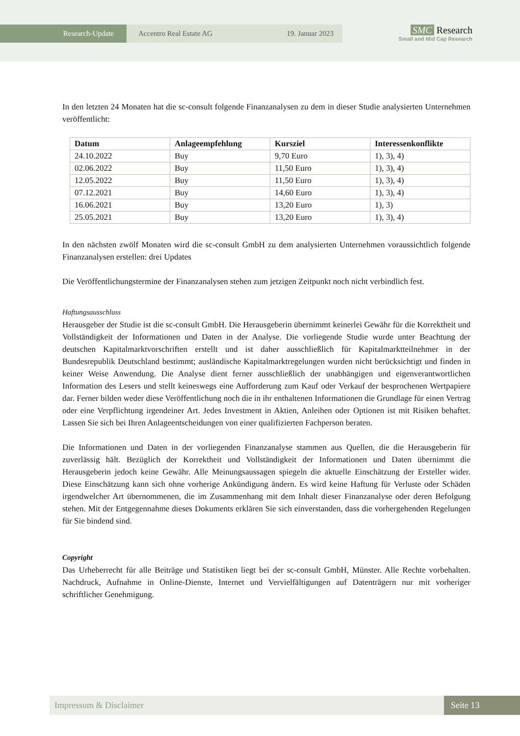Research-Update Accentro Real Estate AG 19. Januar 2023
SMC Research
Small and Mid Cap Research
In den letzten 24 Monaten hat die sc-consult folgende Finanzanalysen zu dem in dieser Studie analysierten Unternehmen veröffentlicht:
| Datum | Anlageempfehlung | Kursziel | Interessenkonflikte |
| --- | --- | --- | --- |
| 24.10.2022 | Buy | 9,70 Euro | 1), 3), 4) |
| 02.06.2022 | Buy | 11,50 Euro | 1), 3), 4) |
| 12.05.2022 | Buy | 11,50 Euro | 1), 3), 4) |
| 07.12.2021 | Buy | 14,60 Euro | 1), 3), 4) |
| 16.06.2021 | Buy | 13,20 Euro | 1), 3) |
| 25.05.2021 | Buy | 13,20 Euro | 1), 3), 4) |
In den nächsten zwölf Monaten wird die sc-consult GmbH zu dem analysierten Unternehmen voraussichtlich folgende Finanzanalysen erstellen: drei Updates
Die Veröffentlichungstermine der Finanzanalysen stehen zum jetzigen Zeitpunkt noch nicht verbindlich fest.
Haftungsausschluss
Herausgeber der Studie ist die sc-consult GmbH. Die Herausgeberin übernimmt keinerlei Gewähr für die Korrektheit und Vollständigkeit der Informationen und Daten in der Analyse. Die vorliegende Studie wurde unter Beachtung der deutschen Kapitalmarktvorschriften erstellt und ist daher ausschließlich für Kapitalmarktteilnehmer in der Bundesrepublik Deutschland bestimmt; ausländische Kapitalmarktregelungen wurden nicht berücksichtigt und finden in keiner Weise Anwendung. Die Analyse dient ferner ausschließlich der unabhängigen und eigenverantwortlichen Information des Lesers und stellt keineswegs eine Aufforderung zum Kauf oder Verkauf der besprochenen Wertpapiere dar. Ferner bilden weder diese Veröffentlichung noch die in ihr enthaltenen Informationen die Grundlage für einen Vertrag oder eine Verpflichtung irgendeiner Art. Jedes Investment in Aktien, Anleihen oder Optionen ist mit Risiken behaftet. Lassen Sie sich bei Ihren Anlageentscheidungen von einer qualifizierten Fachperson beraten.
Die Informationen und Daten in der vorliegenden Finanzanalyse stammen aus Quellen, die die Herausgeberin für zuverlässig hält. Bezüglich der Korrektheit und Vollständigkeit der Informationen und Daten übernimmt die Herausgeberin jedoch keine Gewähr. Alle Meinungsaussagen spiegeln die aktuelle Einschätzung der Ersteller wider. Diese Einschätzung kann sich ohne vorherige Ankündigung ändern. Es wird keine Haftung für Verluste oder Schäden irgendwelcher Art übernommenen, die im Zusammenhang mit dem Inhalt dieser Finanzanalyse oder deren Befolgung stehen. Mit der Entgegennahme dieses Dokuments erklären Sie sich einverstanden, dass die vorhergehenden Regelungen für Sie bindend sind.
Copyright
Das Urheberrecht für alle Beiträge und Statistiken liegt bei der sc-consult GmbH, Münster. Alle Rechte vorbehalten. Nachdruck, Aufnahme in Online-Dienste, Internet und Vervielfältigungen auf Datenträgern nur mit vorheriger schriftlicher Genehmigung.
Impressum & Disclaimer Seite 13